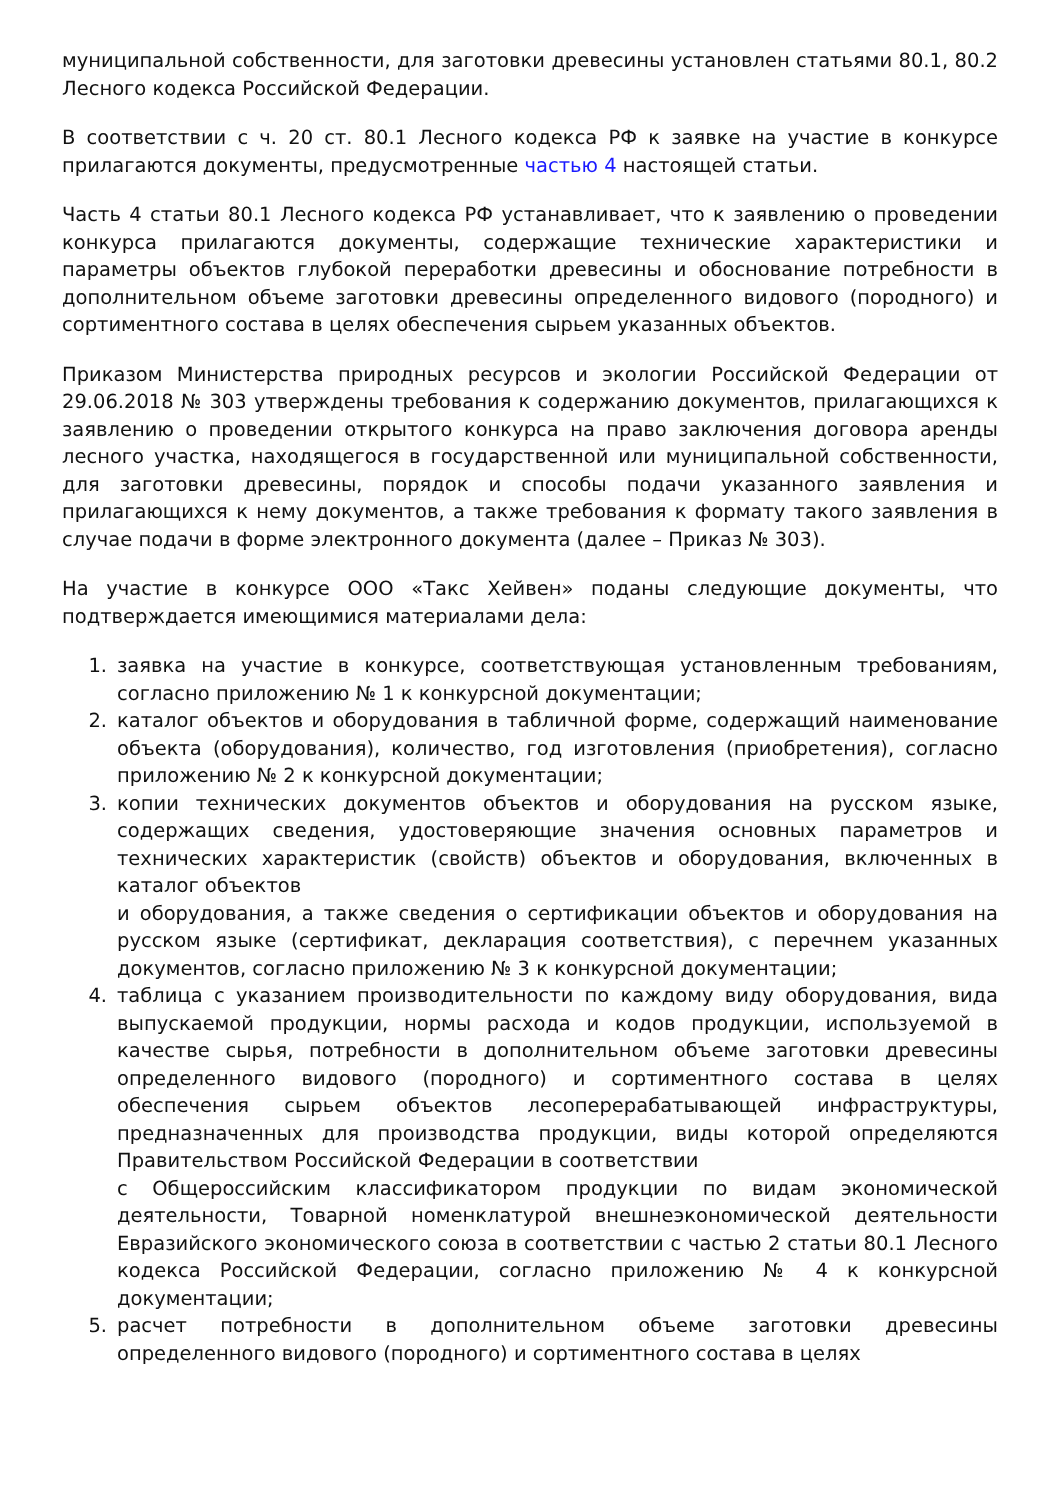муниципальной собственности, для заготовки древесины установлен статьями 80.1, 80.2 Лесного кодекса Российской Федерации.
В соответствии с ч. 20 ст. 80.1 Лесного кодекса РФ к заявке на участие в конкурсе прилагаются документы, предусмотренные частью 4 настоящей статьи.
Часть 4 статьи 80.1 Лесного кодекса РФ устанавливает, что к заявлению о проведении конкурса прилагаются документы, содержащие технические характеристики и параметры объектов глубокой переработки древесины и обоснование потребности в дополнительном объеме заготовки древесины определенного видового (породного) и сортиментного состава в целях обеспечения сырьем указанных объектов.
Приказом Министерства природных ресурсов и экологии Российской Федерации от 29.06.2018 № 303 утверждены требования к содержанию документов, прилагающихся к заявлению о проведении открытого конкурса на право заключения договора аренды лесного участка, находящегося в государственной или муниципальной собственности, для заготовки древесины, порядок и способы подачи указанного заявления и прилагающихся к нему документов, а также требования к формату такого заявления в случае подачи в форме электронного документа (далее – Приказ № 303).
На участие в конкурсе ООО «Такс Хейвен» поданы следующие документы, что подтверждается имеющимися материалами дела:
1. заявка на участие в конкурсе, соответствующая установленным требованиям, согласно приложению № 1 к конкурсной документации;
2. каталог объектов и оборудования в табличной форме, содержащий наименование объекта (оборудования), количество, год изготовления (приобретения), согласно приложению № 2 к конкурсной документации;
3. копии технических документов объектов и оборудования на русском языке, содержащих сведения, удостоверяющие значения основных параметров и технических характеристик (свойств) объектов и оборудования, включенных в каталог объектов
и оборудования, а также сведения о сертификации объектов и оборудования на русском языке (сертификат, декларация соответствия), с перечнем указанных документов, согласно приложению № 3 к конкурсной документации;
4. таблица с указанием производительности по каждому виду оборудования, вида выпускаемой продукции, нормы расхода и кодов продукции, используемой в качестве сырья, потребности в дополнительном объеме заготовки древесины определенного видового (породного) и сортиментного состава в целях обеспечения сырьем объектов лесоперерабатывающей инфраструктуры, предназначенных для производства продукции, виды которой определяются Правительством Российской Федерации в соответствии
с Общероссийским классификатором продукции по видам экономической деятельности, Товарной номенклатурой внешнеэкономической деятельности Евразийского экономического союза в соответствии с частью 2 статьи 80.1 Лесного кодекса Российской Федерации, согласно приложению № 4 к конкурсной документации;
5. расчет потребности в дополнительном объеме заготовки древесины определенного видового (породного) и сортиментного состава в целях